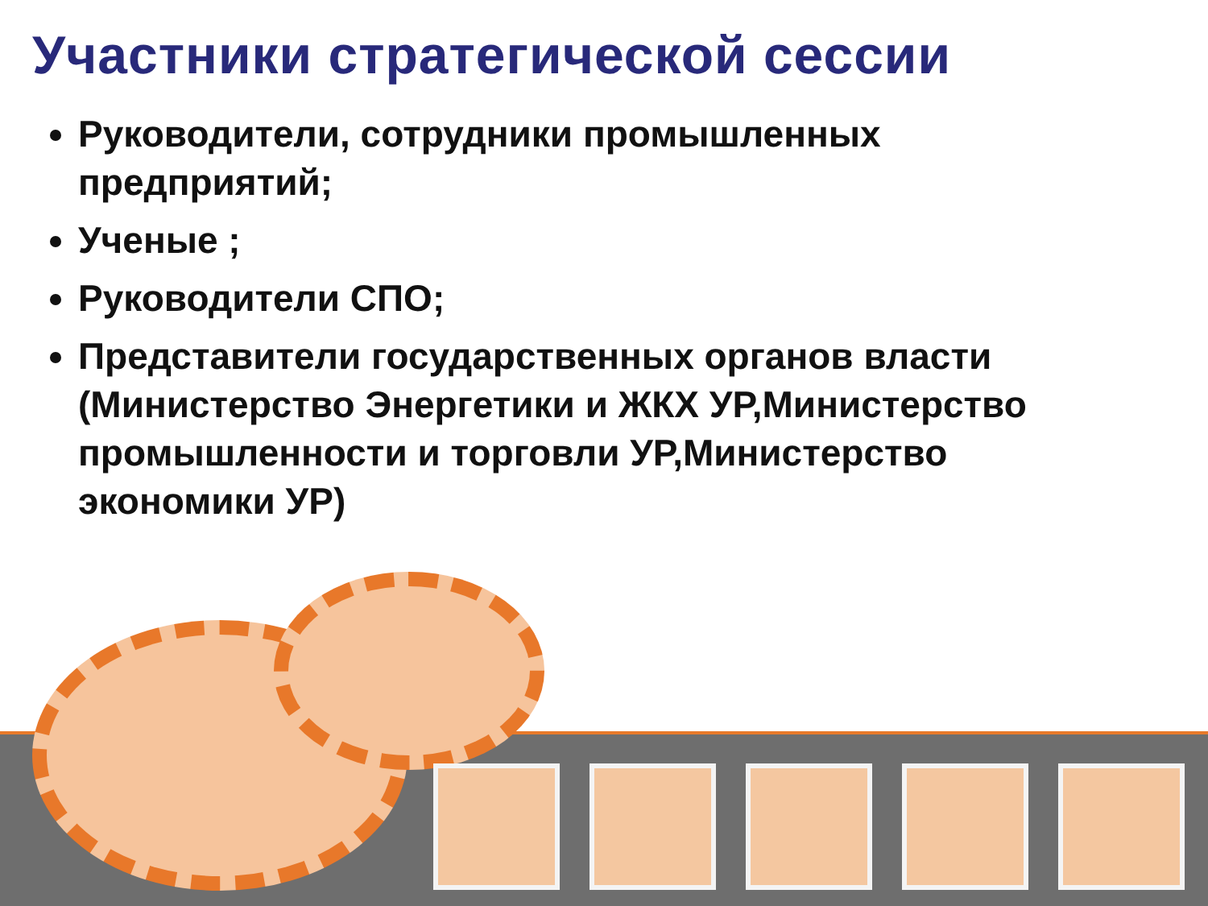Участники стратегической сессии
Руководители, сотрудники промышленных предприятий;
Ученые ;
Руководители СПО;
Представители государственных органов власти (Министерство Энергетики и ЖКХ УР,Министерство промышленности и торговли УР,Министерство экономики УР)